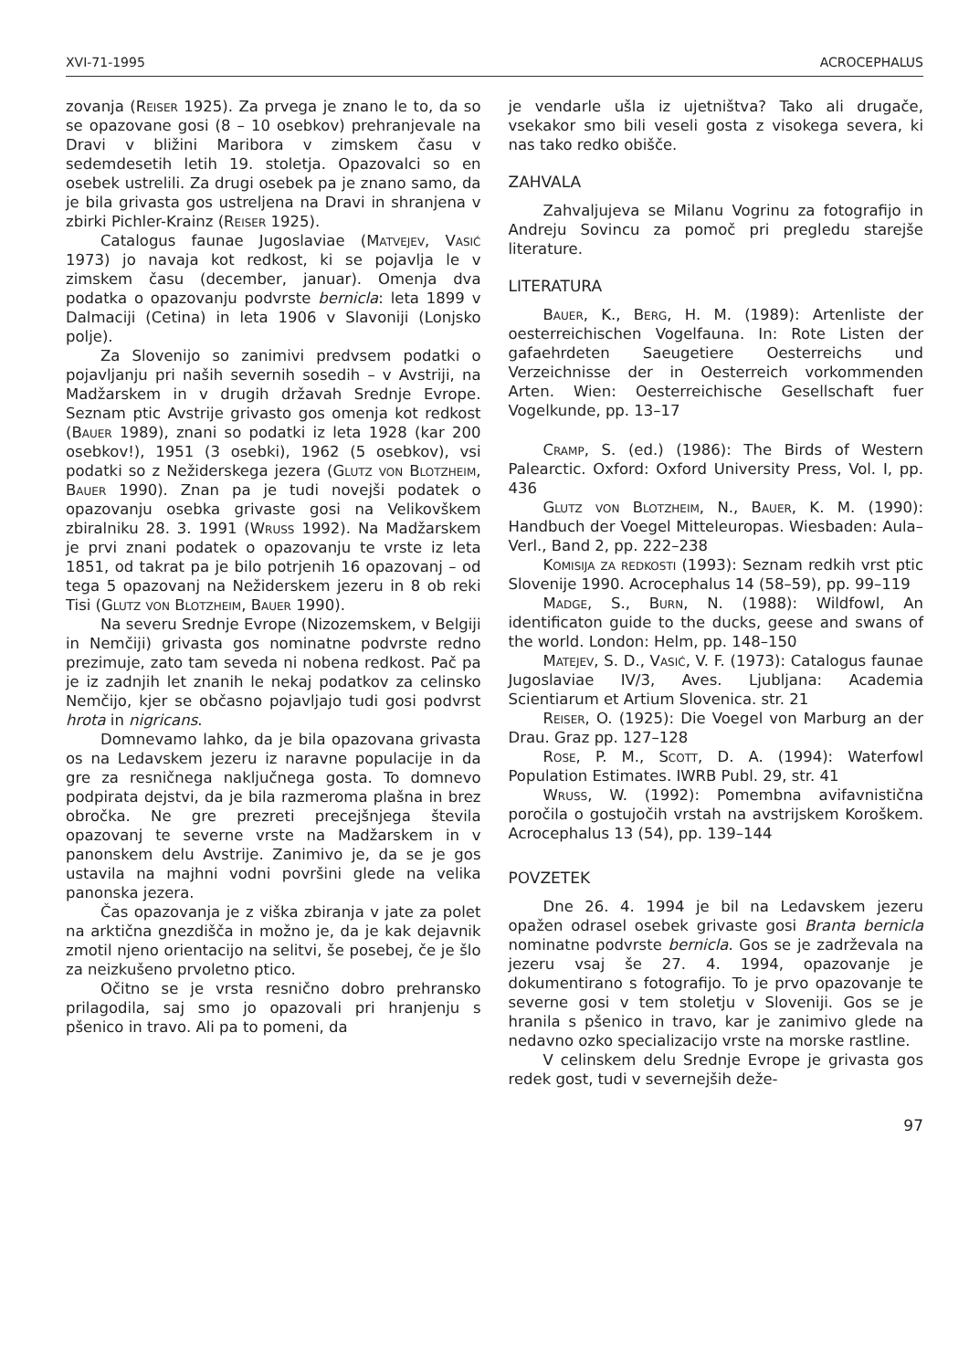XVI-71-1995 ACROCEPHALUS
zovanja (Reiser 1925). Za prvega je znano le to, da so se opazovane gosi (8 – 10 osebkov) prehranjevale na Dravi v bližini Maribora v zimskem času v sedemdesetih letih 19. stoletja. Opazovalci so en osebek ustrelili. Za drugi osebek pa je znano samo, da je bila grivasta gos ustreljena na Dravi in shranjena v zbirki Pichler-Krainz (Reiser 1925).
Catalogus faunae Jugoslaviae (Matvejev, Vasić 1973) jo navaja kot redkost, ki se pojavlja le v zimskem času (december, januar). Omenja dva podatka o opazovanju podvrste bernicla: leta 1899 v Dalmaciji (Cetina) in leta 1906 v Slavoniji (Lonjsko polje).
Za Slovenijo so zanimivi predvsem podatki o pojavljanju pri naših severnih sosedih – v Avstriji, na Madžarskem in v drugih državah Srednje Evrope. Seznam ptic Avstrije grivasto gos omenja kot redkost (Bauer 1989), znani so podatki iz leta 1928 (kar 200 osebkov!), 1951 (3 osebki), 1962 (5 osebkov), vsi podatki so z Nežiderskega jezera (Glutz von Blotzheim, Bauer 1990). Znan pa je tudi novejši podatek o opazovanju osebka grivaste gosi na Velikovškem zbiralniku 28. 3. 1991 (Wruss 1992). Na Madžarskem je prvi znani podatek o opazovanju te vrste iz leta 1851, od takrat pa je bilo potrjenih 16 opazovanj – od tega 5 opazovanj na Nežiderskem jezeru in 8 ob reki Tisi (Glutz von Blotzheim, Bauer 1990).
Na severu Srednje Evrope (Nizozemskem, v Belgiji in Nemčiji) grivasta gos nominatne podvrste redno prezimuje, zato tam seveda ni nobena redkost. Pač pa je iz zadnjih let znanih le nekaj podatkov za celinsko Nemčijo, kjer se občasno pojavljajo tudi gosi podvrst hrota in nigricans.
Domnevamo lahko, da je bila opazovana grivasta os na Ledavskem jezeru iz naravne populacije in da gre za resničnega naključnega gosta. To domnevo podpirata dejstvi, da je bila razmeroma plašna in brez obročka. Ne gre prezreti precejšnjega števila opazovanj te severne vrste na Madžarskem in v panonskem delu Avstrije. Zanimivo je, da se je gos ustavila na majhni vodni površini glede na velika panonska jezera.
Čas opazovanja je z viška zbiranja v jate za polet na arktična gnezdišča in možno je, da je kak dejavnik zmotil njeno orientacijo na selitvi, še posebej, če je šlo za neizkušeno prvoletno ptico.
Očitno se je vrsta resnično dobro prehransko prilagodila, saj smo jo opazovali pri hranjenju s pšenico in travo. Ali pa to pomeni, da
je vendarle ušla iz ujetništva? Tako ali drugače, vsekakor smo bili veseli gosta z visokega severa, ki nas tako redko obišče.
ZAHVALA
Zahvaljujeva se Milanu Vogrinu za fotografijo in Andreju Sovincu za pomoč pri pregledu starejše literature.
LITERATURA
Bauer, K., Berg, H. M. (1989): Artenliste der oesterreichischen Vogelfauna. In: Rote Listen der gafaehrdeten Saeugetiere Oesterreichs und Verzeichnisse der in Oesterreich vorkommenden Arten. Wien: Oesterreichische Gesellschaft fuer Vogelkunde, pp. 13–17
Cramp, S. (ed.) (1986): The Birds of Western Palearctic. Oxford: Oxford University Press, Vol. I, pp. 436
Glutz von Blotzheim, N., Bauer, K. M. (1990): Handbuch der Voegel Mitteleuropas. Wiesbaden: Aula–Verl., Band 2, pp. 222–238
Komisija za redkosti (1993): Seznam redkih vrst ptic Slovenije 1990. Acrocephalus 14 (58–59), pp. 99–119
Madge, S., Burn, N. (1988): Wildfowl, An identificaton guide to the ducks, geese and swans of the world. London: Helm, pp. 148–150
Matejev, S. D., Vasić, V. F. (1973): Catalogus faunae Jugoslaviae IV/3, Aves. Ljubljana: Academia Scientiarum et Artium Slovenica. str. 21
Reiser, O. (1925): Die Voegel von Marburg an der Drau. Graz pp. 127–128
Rose, P. M., Scott, D. A. (1994): Waterfowl Population Estimates. IWRB Publ. 29, str. 41
Wruss, W. (1992): Pomembna avifavnistična poročila o gostujočih vrstah na avstrijskem Koroškem. Acrocephalus 13 (54), pp. 139–144
POVZETEK
Dne 26. 4. 1994 je bil na Ledavskem jezeru opažen odrasel osebek grivaste gosi Branta bernicla nominatne podvrste bernicla. Gos se je zadrževala na jezeru vsaj še 27. 4. 1994, opazovanje je dokumentirano s fotografijo. To je prvo opazovanje te severne gosi v tem stoletju v Sloveniji. Gos se je hranila s pšenico in travo, kar je zanimivo glede na nedavno ozko specializacijo vrste na morske rastline.
V celinskem delu Srednje Evrope je grivasta gos redek gost, tudi v severnejših deže-
97